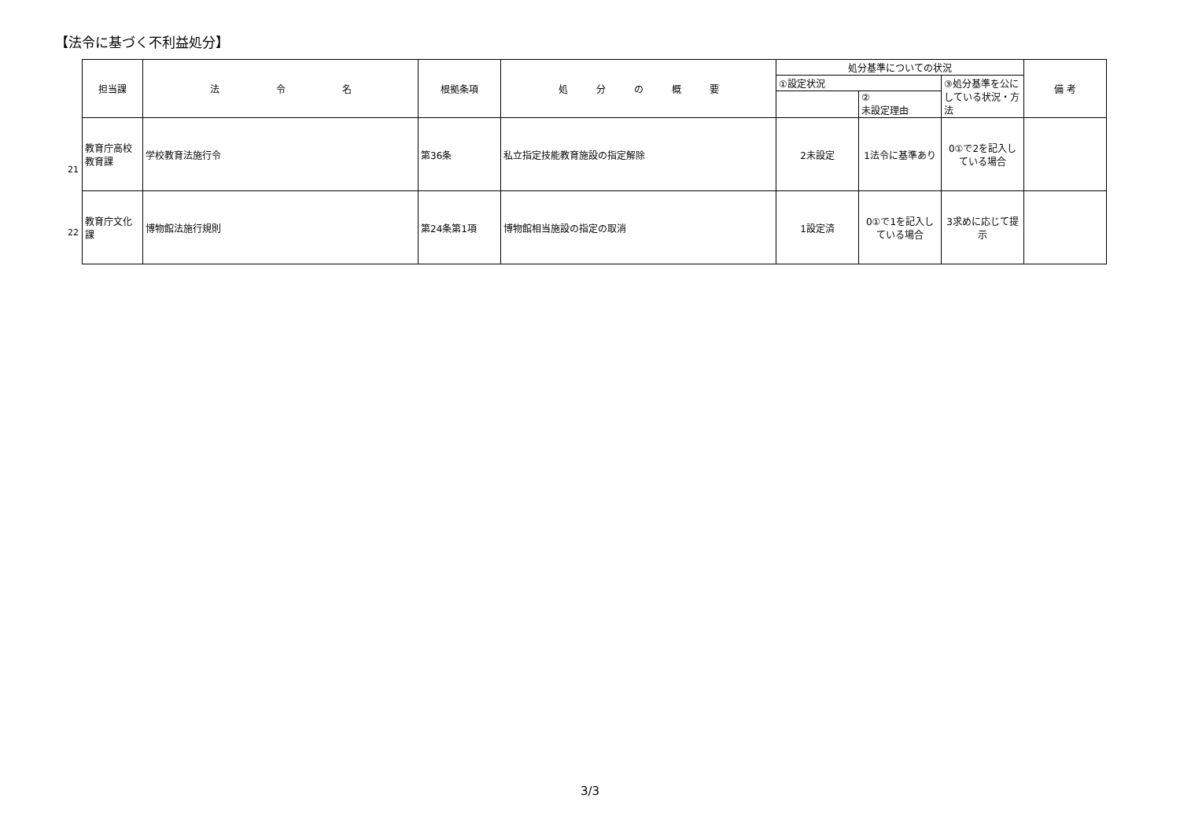【法令に基づく不利益処分】
21
22
| 担当課 | 法 令 名 | 根拠条項 | 処 分 の 概 要 | 処分基準についての状況 | | | 備 考 |
| --- | --- | --- | --- | --- | --- | --- | --- |
| | | | | ①設定状況 | | ③処分基準を公にしている状況・方法 | |
| | | | | | ② 未設定理由 | | |
| 教育庁高校教育課 | 学校教育法施行令 | 第36条 | 私立指定技能教育施設の指定解除 | 2未設定 | 1法令に基準あり | 0①で2を記入している場合 | |
| 教育庁文化課 | 博物館法施行規則 | 第24条第1項 | 博物館相当施設の指定の取消 | 1設定済 | 0①で1を記入している場合 | 3求めに応じて提示 | |
3/3